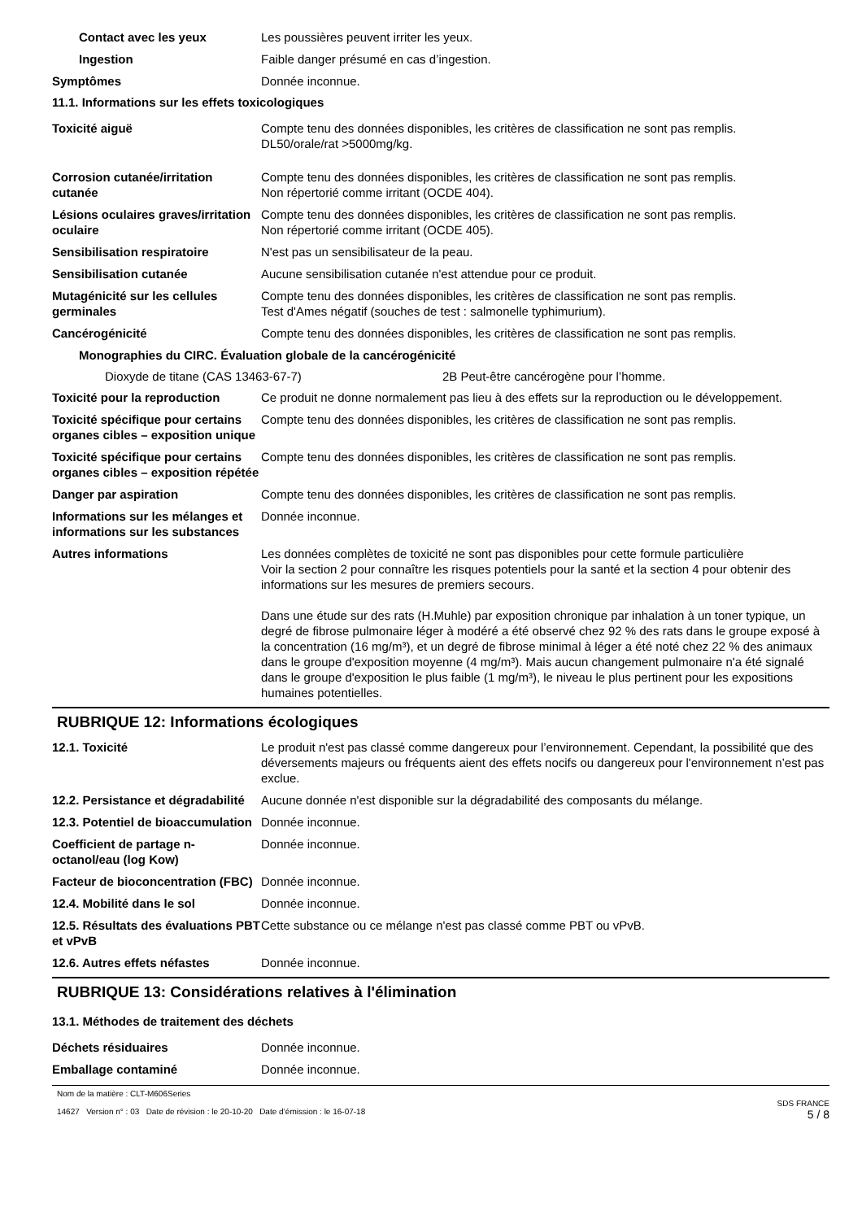Contact avec les yeux Les poussières peuvent irriter les yeux.
Ingestion Faible danger présumé en cas d’ingestion.
Symptômes Donnée inconnue.
11.1. Informations sur les effets toxicologiques
Toxicité aiguë Compte tenu des données disponibles, les critères de classification ne sont pas remplis.
DL50/orale/rat >5000mg/kg.
Corrosion cutanée/irritation cutanée
Compte tenu des données disponibles, les critères de classification ne sont pas remplis.
Non répertorié comme irritant (OCDE 404).
Lésions oculaires graves/irritation oculaire
Compte tenu des données disponibles, les critères de classification ne sont pas remplis.
Non répertorié comme irritant (OCDE 405).
Sensibilisation respiratoire N'est pas un sensibilisateur de la peau.
Sensibilisation cutanée Aucune sensibilisation cutanée n'est attendue pour ce produit.
Mutagénicité sur les cellules germinales
Compte tenu des données disponibles, les critères de classification ne sont pas remplis.
Test d'Ames négatif (souches de test : salmonelle typhimurium).
Cancérogénicité Compte tenu des données disponibles, les critères de classification ne sont pas remplis.
Monographies du CIRC. Évaluation globale de la cancérogénicité
Dioxyde de titane (CAS 13463-67-7) 2B Peut-être cancérogène pour l’homme.
Toxicité pour la reproduction
Ce produit ne donne normalement pas lieu à des effets sur la reproduction ou le développement.
Toxicité spécifique pour certains organes cibles – exposition unique
Compte tenu des données disponibles, les critères de classification ne sont pas remplis.
Toxicité spécifique pour certains organes cibles – exposition répétée
Compte tenu des données disponibles, les critères de classification ne sont pas remplis.
Danger par aspiration Compte tenu des données disponibles, les critères de classification ne sont pas remplis.
Informations sur les mélanges et informations sur les substances
Donnée inconnue.
Autres informations Les données complètes de toxicité ne sont pas disponibles pour cette formule particulière
Voir la section 2 pour connaître les risques potentiels pour la santé et la section 4 pour obtenir des informations sur les mesures de premiers secours.
Dans une étude sur des rats (H.Muhle) par exposition chronique par inhalation à un toner typique, un degré de fibrose pulmonaire léger à modéré a été observé chez 92 % des rats dans le groupe exposé à la concentration (16 mg/m³), et un degré de fibrose minimal à léger a été noté chez 22 % des animaux dans le groupe d'exposition moyenne (4 mg/m³). Mais aucun changement pulmonaire n'a été signalé dans le groupe d'exposition le plus faible (1 mg/m³), le niveau le plus pertinent pour les expositions humaines potentielles.
RUBRIQUE 12: Informations écologiques
12.1. Toxicité Le produit n'est pas classé comme dangereux pour l’environnement. Cependant, la possibilité que des déversements majeurs ou fréquents aient des effets nocifs ou dangereux pour l'environnement n’est pas exclue.
12.2. Persistance et dégradabilité
Aucune donnée n'est disponible sur la dégradabilité des composants du mélange.
12.3. Potentiel de bioaccumulation
Donnée inconnue.
Coefficient de partage n-octanol/eau (log Kow)
Donnée inconnue.
Facteur de bioconcentration (FBC)
Donnée inconnue.
12.4. Mobilité dans le sol Donnée inconnue.
12.5. Résultats des évaluations PBT et vPvB
Cette substance ou ce mélange n'est pas classé comme PBT ou vPvB.
12.6. Autres effets néfastes Donnée inconnue.
RUBRIQUE 13: Considérations relatives à l'élimination
13.1. Méthodes de traitement des déchets
Déchets résiduaires Donnée inconnue.
Emballage contaminé Donnée inconnue.
Nom de la matière : CLT-M606Series
14627 Version n° : 03 Date de révision : le 20-10-20 Date d’émission : le 16-07-18
SDS FRANCE
5 / 8